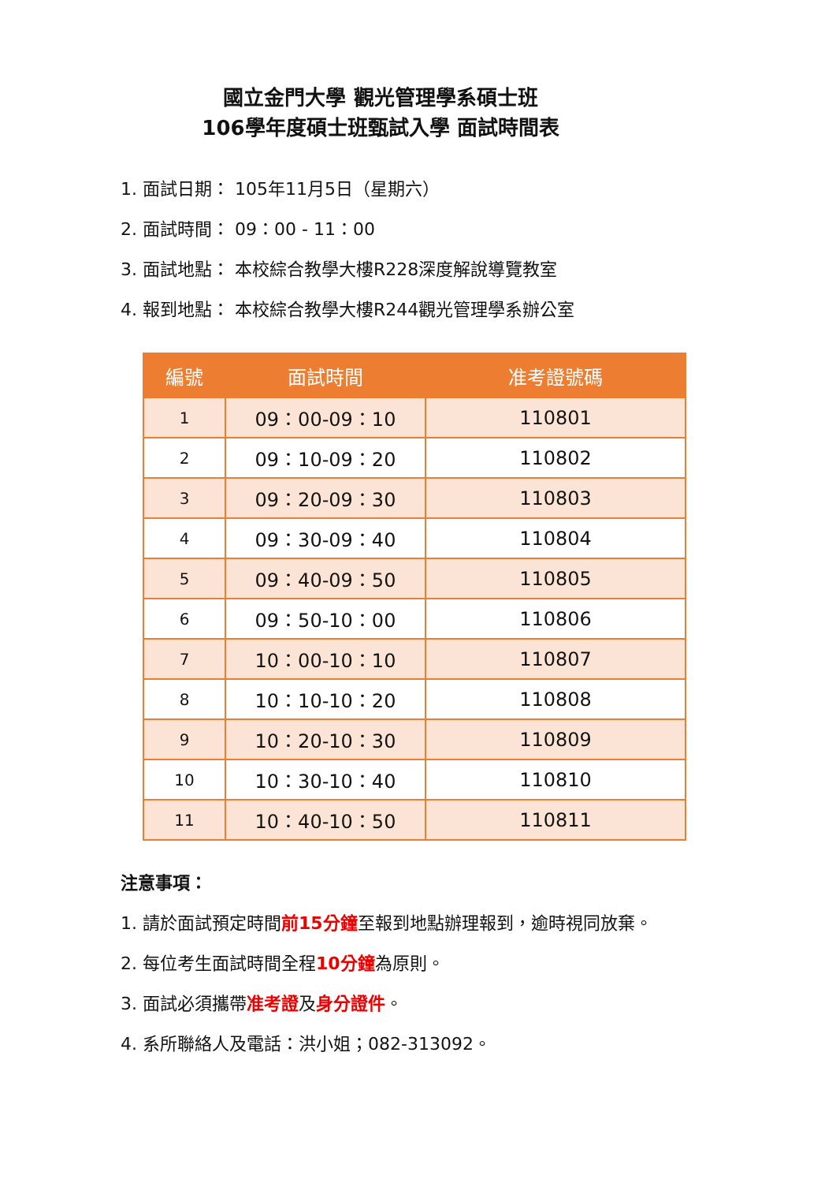國立金門大學 觀光管理學系碩士班
106學年度碩士班甄試入學 面試時間表
1. 面試日期： 105年11月5日（星期六）
2. 面試時間： 09：00 - 11：00
3. 面試地點： 本校綜合教學大樓R228深度解說導覽教室
4. 報到地點： 本校綜合教學大樓R244觀光管理學系辦公室
| 編號 | 面試時間 | 准考證號碼 |
| --- | --- | --- |
| 1 | 09：00-09：10 | 110801 |
| 2 | 09：10-09：20 | 110802 |
| 3 | 09：20-09：30 | 110803 |
| 4 | 09：30-09：40 | 110804 |
| 5 | 09：40-09：50 | 110805 |
| 6 | 09：50-10：00 | 110806 |
| 7 | 10：00-10：10 | 110807 |
| 8 | 10：10-10：20 | 110808 |
| 9 | 10：20-10：30 | 110809 |
| 10 | 10：30-10：40 | 110810 |
| 11 | 10：40-10：50 | 110811 |
注意事項：
1. 請於面試預定時間前15分鐘至報到地點辦理報到，逾時視同放棄。
2. 每位考生面試時間全程10分鐘為原則。
3. 面試必須攜帶准考證及身分證件。
4. 系所聯絡人及電話：洪小姐；082-313092。